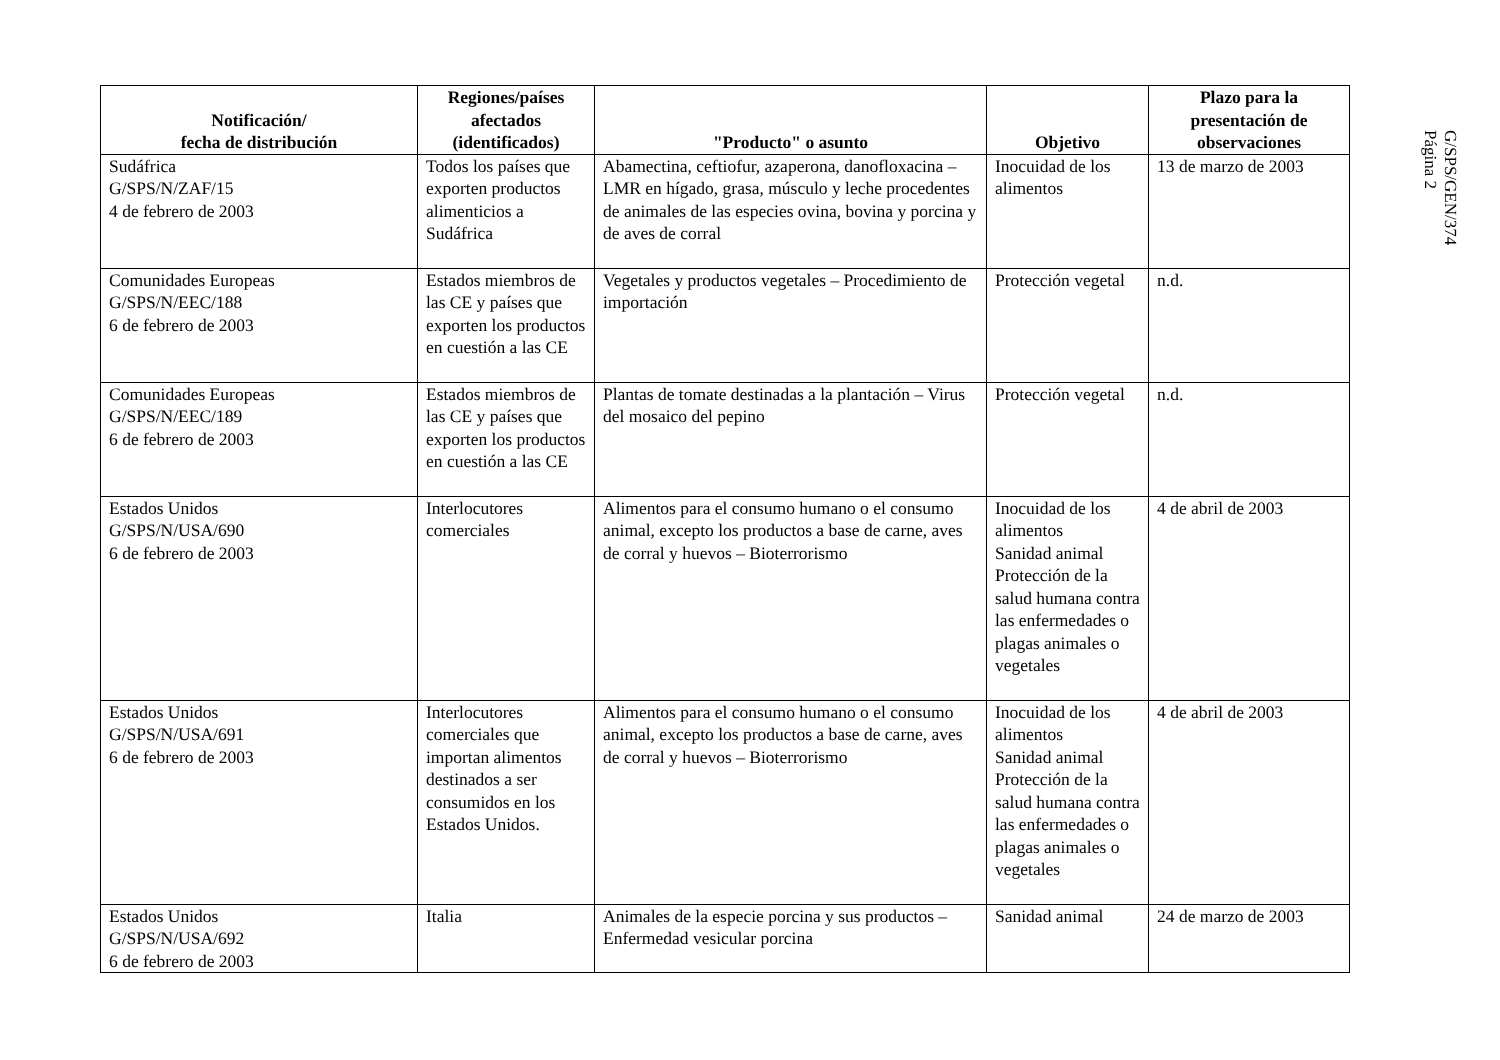| Notificación/ fecha de distribución | Regiones/países afectados (identificados) | "Producto" o asunto | Objetivo | Plazo para la presentación de observaciones |
| --- | --- | --- | --- | --- |
| Sudáfrica G/SPS/N/ZAF/15 4 de febrero de 2003 | Todos los países que exporten productos alimenticios a Sudáfrica | Abamectina, ceftiofur, azaperona, danofloxacina – LMR en hígado, grasa, músculo y leche procedentes de animales de las especies ovina, bovina y porcina y de aves de corral | Inocuidad de los alimentos | 13 de marzo de 2003 |
| Comunidades Europeas G/SPS/N/EEC/188 6 de febrero de 2003 | Estados miembros de las CE y países que exporten los productos en cuestión a las CE | Vegetales y productos vegetales – Procedimiento de importación | Protección vegetal | n.d. |
| Comunidades Europeas G/SPS/N/EEC/189 6 de febrero de 2003 | Estados miembros de las CE y países que exporten los productos en cuestión a las CE | Plantas de tomate destinadas a la plantación – Virus del mosaico del pepino | Protección vegetal | n.d. |
| Estados Unidos G/SPS/N/USA/690 6 de febrero de 2003 | Interlocutores comerciales | Alimentos para el consumo humano o el consumo animal, excepto los productos a base de carne, aves de corral y huevos – Bioterrorismo | Inocuidad de los alimentos Sanidad animal Protección de la salud humana contra las enfermedades o plagas animales o vegetales | 4 de abril de 2003 |
| Estados Unidos G/SPS/N/USA/691 6 de febrero de 2003 | Interlocutores comerciales que importan alimentos destinados a ser consumidos en los Estados Unidos. | Alimentos para el consumo humano o el consumo animal, excepto los productos a base de carne, aves de corral y huevos – Bioterrorismo | Inocuidad de los alimentos Sanidad animal Protección de la salud humana contra las enfermedades o plagas animales o vegetales | 4 de abril de 2003 |
| Estados Unidos G/SPS/N/USA/692 6 de febrero de 2003 | Italia | Animales de la especie porcina y sus productos – Enfermedad vesicular porcina | Sanidad animal | 24 de marzo de 2003 |
G/SPS/GEN/374
Página 2